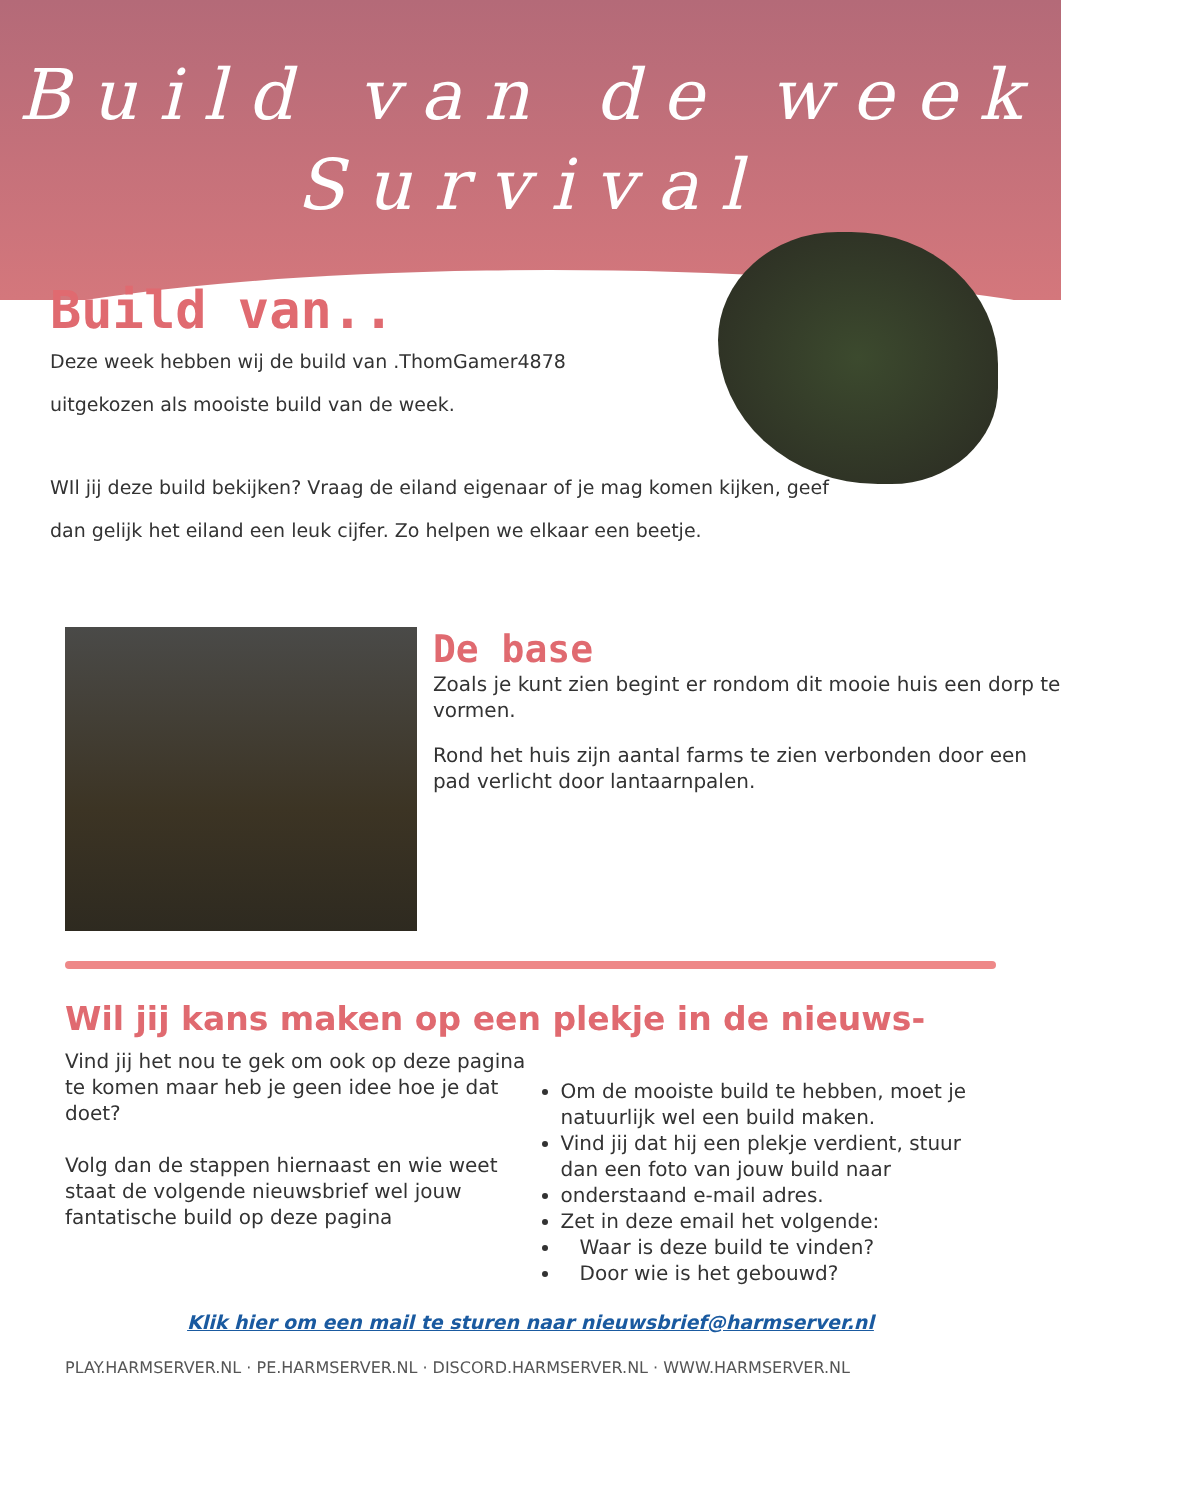Build van de week
Survival
Build van..
Deze week hebben wij de build van .ThomGamer4878
uitgekozen als mooiste build van de week.
WIl jij deze build bekijken? Vraag de eiland eigenaar of je mag komen kijken, geef
dan gelijk het eiland een leuk cijfer. Zo helpen we elkaar een beetje.
De base
Zoals je kunt zien begint er rondom dit mooie huis een dorp te vormen.
Rond het huis zijn aantal farms te zien verbonden door een pad verlicht door lantaarnpalen.
Wil jij kans maken op een plekje in de nieuws-
Vind jij het nou te gek om ook op deze pagina te komen maar heb je geen idee hoe je dat doet?
Volg dan de stappen hiernaast en wie weet staat de volgende nieuwsbrief wel jouw fantatische build op deze pagina
Om de mooiste build te hebben, moet je natuurlijk wel een build maken.
Vind jij dat hij een plekje verdient, stuur dan een foto van jouw build naar
onderstaand e-mail adres.
Zet in deze email het volgende:
Waar is deze build te vinden?
Door wie is het gebouwd?
Klik hier om een mail te sturen naar nieuwsbrief@harmserver.nl
PLAY.HARMSERVER.NL · PE.HARMSERVER.NL · DISCORD.HARMSERVER.NL · WWW.HARMSERVER.NL